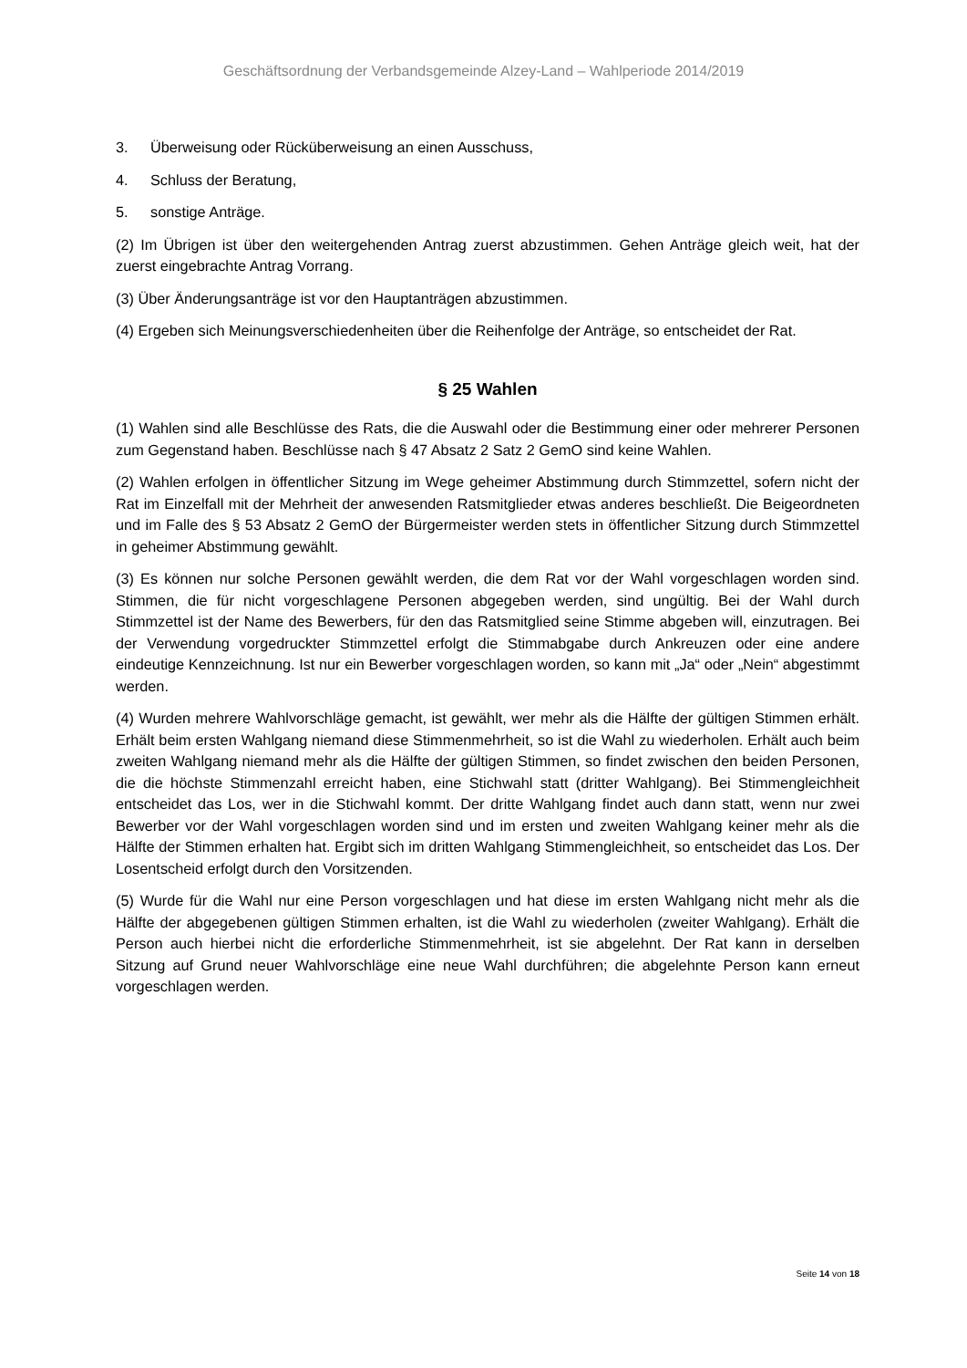Geschäftsordnung der Verbandsgemeinde Alzey-Land – Wahlperiode 2014/2019
3. Überweisung oder Rücküberweisung an einen Ausschuss,
4. Schluss der Beratung,
5. sonstige Anträge.
(2) Im Übrigen ist über den weitergehenden Antrag zuerst abzustimmen. Gehen Anträge gleich weit, hat der zuerst eingebrachte Antrag Vorrang.
(3) Über Änderungsanträge ist vor den Hauptanträgen abzustimmen.
(4) Ergeben sich Meinungsverschiedenheiten über die Reihenfolge der Anträge, so entscheidet der Rat.
§ 25 Wahlen
(1) Wahlen sind alle Beschlüsse des Rats, die die Auswahl oder die Bestimmung einer oder mehrerer Personen zum Gegenstand haben. Beschlüsse nach § 47 Absatz 2 Satz 2 GemO sind keine Wahlen.
(2) Wahlen erfolgen in öffentlicher Sitzung im Wege geheimer Abstimmung durch Stimmzettel, sofern nicht der Rat im Einzelfall mit der Mehrheit der anwesenden Ratsmitglieder etwas anderes beschließt. Die Beigeordneten und im Falle des § 53 Absatz 2 GemO der Bürgermeister werden stets in öffentlicher Sitzung durch Stimmzettel in geheimer Abstimmung gewählt.
(3) Es können nur solche Personen gewählt werden, die dem Rat vor der Wahl vorgeschlagen worden sind. Stimmen, die für nicht vorgeschlagene Personen abgegeben werden, sind ungültig. Bei der Wahl durch Stimmzettel ist der Name des Bewerbers, für den das Ratsmitglied seine Stimme abgeben will, einzutragen. Bei der Verwendung vorgedruckter Stimmzettel erfolgt die Stimmabgabe durch Ankreuzen oder eine andere eindeutige Kennzeichnung. Ist nur ein Bewerber vorgeschlagen worden, so kann mit „Ja“ oder „Nein“ abgestimmt werden.
(4) Wurden mehrere Wahlvorschläge gemacht, ist gewählt, wer mehr als die Hälfte der gültigen Stimmen erhält. Erhält beim ersten Wahlgang niemand diese Stimmenmehrheit, so ist die Wahl zu wiederholen. Erhält auch beim zweiten Wahlgang niemand mehr als die Hälfte der gültigen Stimmen, so findet zwischen den beiden Personen, die die höchste Stimmenzahl erreicht haben, eine Stichwahl statt (dritter Wahlgang). Bei Stimmengleichheit entscheidet das Los, wer in die Stichwahl kommt. Der dritte Wahlgang findet auch dann statt, wenn nur zwei Bewerber vor der Wahl vorgeschlagen worden sind und im ersten und zweiten Wahlgang keiner mehr als die Hälfte der Stimmen erhalten hat. Ergibt sich im dritten Wahlgang Stimmengleichheit, so entscheidet das Los. Der Losentscheid erfolgt durch den Vorsitzenden.
(5) Wurde für die Wahl nur eine Person vorgeschlagen und hat diese im ersten Wahlgang nicht mehr als die Hälfte der abgegebenen gültigen Stimmen erhalten, ist die Wahl zu wiederholen (zweiter Wahlgang). Erhält die Person auch hierbei nicht die erforderliche Stimmenmehrheit, ist sie abgelehnt. Der Rat kann in derselben Sitzung auf Grund neuer Wahlvorschläge eine neue Wahl durchführen; die abgelehnte Person kann erneut vorgeschlagen werden.
Seite 14 von 18